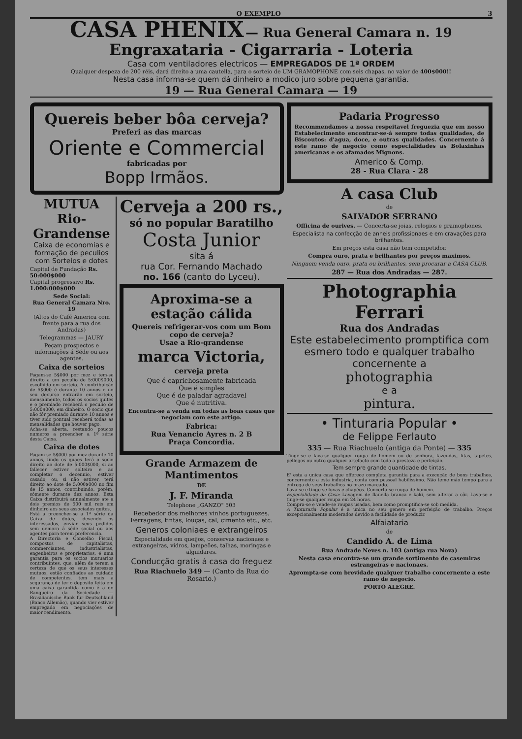O EXEMPLO 3
CASA PHENIX — Rua General Camara n. 19
Engraxataria - Cigarraria - Loteria
Casa com ventiladores electricos — EMPREGADOS DE 1ª ORDEM
Qualquer despeza de 200 réis, dará direito a uma cautella, para o sorteio de UM GRAMOPHONE com seis chapas, no valor de 400$000!!
Nesta casa informa-se quem dá dinheiro a modico juro sobre pequena garantia.
19 — Rua General Camara — 19
Quereis beber bôa cerveja?
Preferi as das marcas
Oriente e Commercial
fabricadas por
Bopp Irmãos.
MUTUA
Rio-Grandense
Caixa de economias e formação de peculios com Sorteios e dotes
Capital de Fundação Rs. 50:000$000
Capital progressivo Rs. 1.000:000$000
Sede Social:
Rua General Camara Nro. 19
(Altos do Café America com frente para a rua dos Andradas)
Telegrammas — JAURY
Peçam prospectos e informações á Séde ou aos agentes.
Caixa de sorteios
Pagam-se 5$000 por mez e tem-se direito a um peculio de 5:000$000, escolhido em sorteio. A contribuição de 5$000 é durante 10 annos e no seu decurso entrarão em sorteio, mensalmente, todos os socios quites e o premiado receberá o peculio de 5:000$000, em dinheiro. O socio que não fôr premiado durante 10 annos e tiver sido pontual receberá todas as mensalidades que houver pago.
Acha-se aberta, restando poucos numeros a preencher a 1ª série desta Caixa.
Caixa de dotes
Pagam-se 5$000 por mez durante 10 annos, findo os quaes terá o socio direito ao dote de 5:000$000, si ao fallecer estiver solteiro e ao completar o decennio, estiver casado; ou, si não estiver, terá direito ao dote de 5:000$000 no fim de 15 annos, contribuindo, porém, sómente durante dez annos. Esta Caixa distribuirá annualmente ate a dois premios de 500 mil reis em dinheiro aos seus associados quites.
Está a preencher-se a 1ª série da Caixa de dotes, devendo os interessados, enviar seus pedidos sem demora á séde social ou aos agentes para terem preferencia.
A Directoria e Conselho Fiscal, compostos de capitalistas, commerciantes, industrialistas, engenheiros e proprietarios, é uma garantia para os socios mutuarios contribuintes, que, além de terem a certeza de que os seus interesses mutuos, estão confiados ao cuidado de competentes, tem mais a segurança de ter o deposito feito em uma caixa garantida como é a do Banqueiro da Sociedade — Brasilianische Bank für Deutschland (Banco Allemão), quando vier estiver empregado em negociações de maior rendimento.
Cerveja a 200 rs.,
só no popular Baratilho
Costa Junior
sita á
rua Cor. Fernando Machado
no. 166 (canto do Lyceu).
Aproxima-se a estação cálida
Quereis refrigerar-vos com um Bom copo de cerveja?
Usae a Rio-grandense
marca Victoria,
cerveja preta
Que é caprichosamente fabricada
Que é simples
Que é de paladar agradavel
Que é nutritiva.
Encontra-se a venda em todas as boas casas que negociam com este artigo.
Fabrica:
Rua Venancio Ayres n. 2 B
Praça Concordia.
Grande Armazem de Mantimentos
DE
J. F. Miranda
Telephone „GANZO" 503
Recebedor dos melhores vinhos portuguezes. Ferragens, tintas, louças, cal, cimento etc., etc.
Generos coloniaes e extrangeiros
Especialidade em queijos, conservas nacionaes e extrangeiras, vidros, lampeões, talhas, moringas e alguidares.
Conducção gratis á casa do freguez
Rua Riachuelo 349 — (Canto da Rua do Rosario.)
Padaria Progresso
Recommendamos a nossa respeitavel freguezia que em nosso Estabelecimento encontrar-se-á sempre todas qualidades, de Biscoutos: d'agua, doce, e outras qualidades. Concernente á este ramo de negocio como especialidades as Bolaxinhas americanas e os afamados Mignons.
Americo & Comp.
28 - Rua Clara - 28
A casa Club
de
SALVADOR SERRANO
Officina de ourives. — Concerta-se joias, relogios e gramophones.
Especialista na confecção de anneis profissionaes e em cravações para brilhantes.
Em preços esta casa não tem competidor.
Compra ouro, prata e brilhantes por preços maximos.
Ninguem venda ouro, prata ou brilhantes, sem procurar a CASA CLUB.
287 — Rua dos Andradas — 287.
Photographia Ferrari
Rua dos Andradas
Este estabelecimento promptifica com esmero todo e qualquer trabalho concernente a
photographia
e a
pintura.
• Tinturaria Popular •
de Felippe Ferlauto
335 — Rua Riachuelo (antiga da Ponte) — 335
Tinge-se e lava-se qualquer roupa de homem ou de senhora, fazendas, fitas, tapetes, pellegos ou outro qualquer artefacto com toda a presteza e perfeição.
Tem sempre grande quantidade de tintas.
E' esta a unica casa que offerece completa garantia para a execução de bons trabalhos, concernente a esta industria, conta com pessoal habilissimo. Não teme máo tempo para a entrega de seus trabalhos no prazo marcado.
Lava-se e tinge-se luvas e chapéos. Concerta-se roupa de homem.
Especialidade da Casa: Lavagem de flanella branca e kaki, sem alterar a côr. Lava-se e tinge-se qualquer roupa em 24 horas.
Compra-se e vende-se roupas usadas, bem como promptifica-se sob medida.
A Tinturaria Popular é a unica no seu genero em perfeição de trabalho. Preços excepcionalmente moderados devido a facilidade de produzir.
Alfaiataria
de
Candido A. de Lima
Rua Andrade Neves n. 103 (antiga rua Nova)
Nesta casa encontra-se um grande sortimento de casemiras estrangeiras e nacionaes.
Apromptа-se com brevidade qualquer trabalho concernente a este ramo de negocio.
PORTO ALEGRE.